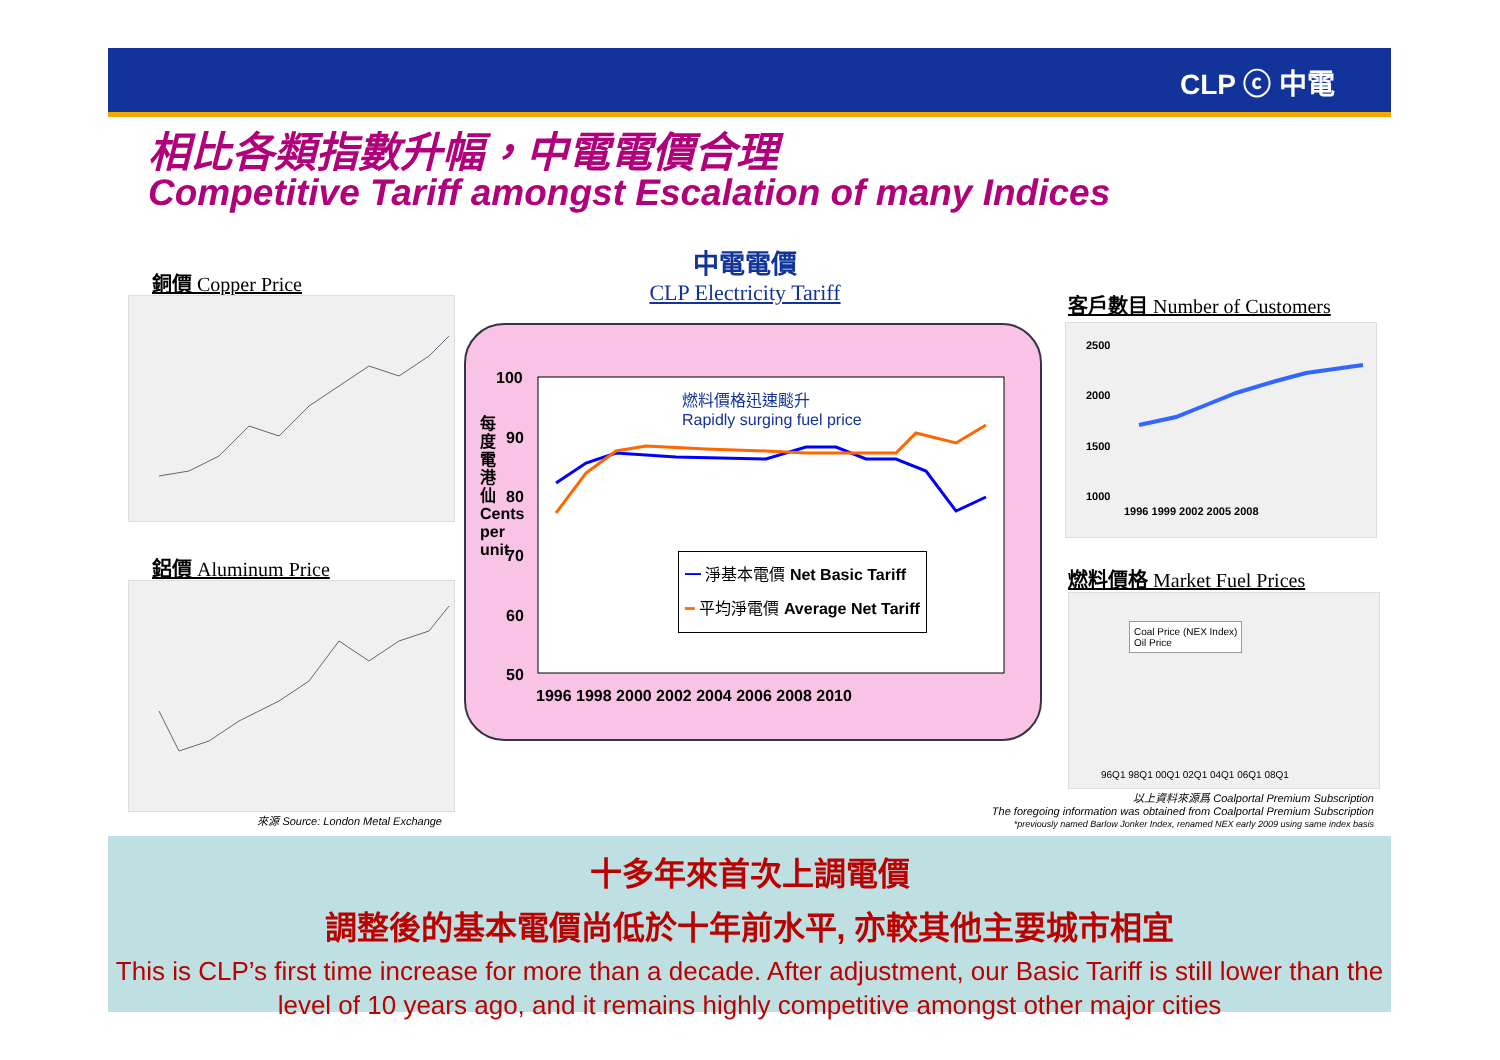CLP ⓒ 中電
相比各類指數升幅，中電電價合理
Competitive Tariff amongst Escalation of many Indices
銅價 Copper Price
鋁價 Aluminum Price
來源 Source: London Metal Exchange
中電電價
CLP Electricity Tariff
100
90
80
70
60
50
1996 1998 2000 2002 2004 2006 2008 2010
每度電港仙 Cents per unit
燃料價格迅速颷升
Rapidly surging fuel price
━ 淨基本電價 Net Basic Tariff
━ 平均淨電價 Average Net Tariff
客戶數目 Number of Customers
2500
2000
1500
1000
1996 1999 2002 2005 2008
燃料價格 Market Fuel Prices
Coal Price (NEX Index)
Oil Price
96Q1 98Q1 00Q1 02Q1 04Q1 06Q1 08Q1
以上資料來源爲 Coalportal Premium Subscription
The foregoing information was obtained from Coalportal Premium Subscription
*previously named Barlow Jonker Index, renamed NEX early 2009 using same index basis
十多年來首次上調電價
調整後的基本電價尚低於十年前水平, 亦較其他主要城市相宜
This is CLP’s first time increase for more than a decade. After adjustment, our Basic Tariff is still lower than the level of 10 years ago, and it remains highly competitive amongst other major cities